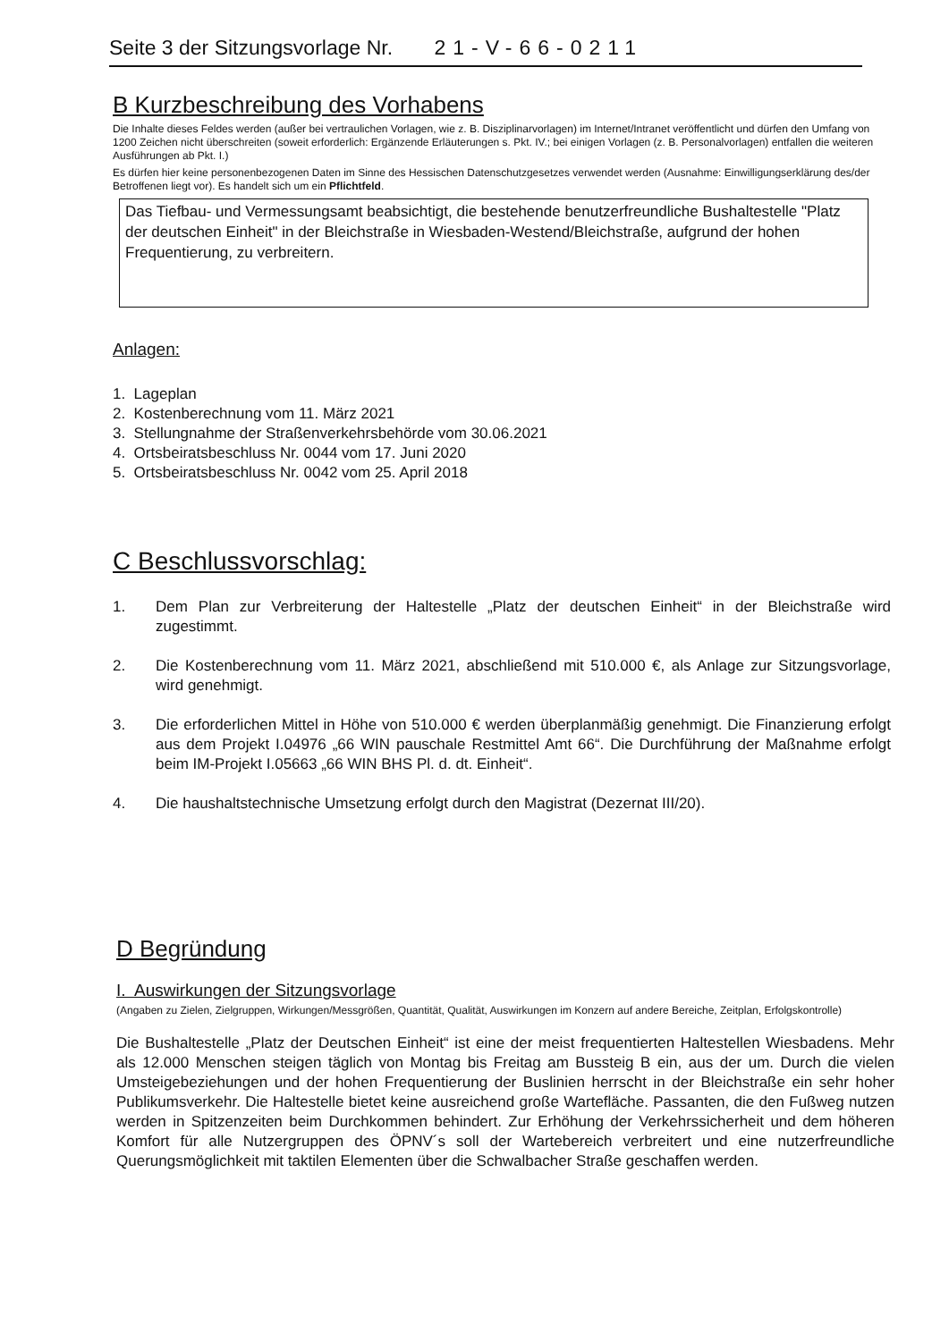Seite 3 der Sitzungsvorlage Nr. 21-V-66-0211
B Kurzbeschreibung des Vorhabens
Die Inhalte dieses Feldes werden (außer bei vertraulichen Vorlagen, wie z. B. Disziplinarvorlagen) im Internet/Intranet veröffentlicht und dürfen den Umfang von 1200 Zeichen nicht überschreiten (soweit erforderlich: Ergänzende Erläuterungen s. Pkt. IV.; bei einigen Vorlagen (z. B. Personalvorlagen) entfallen die weiteren Ausführungen ab Pkt. I.)
Es dürfen hier keine personenbezogenen Daten im Sinne des Hessischen Datenschutzgesetzes verwendet werden (Ausnahme: Einwilligungserklärung des/der Betroffenen liegt vor). Es handelt sich um ein Pflichtfeld.
Das Tiefbau- und Vermessungsamt beabsichtigt, die bestehende benutzerfreundliche Bushaltestelle "Platz der deutschen Einheit" in der Bleichstraße in Wiesbaden-Westend/Bleichstraße, aufgrund der hohen Frequentierung, zu verbreitern.
Anlagen:
1. Lageplan
2. Kostenberechnung vom 11. März 2021
3. Stellungnahme der Straßenverkehrsbehörde vom 30.06.2021
4. Ortsbeiratsbeschluss Nr. 0044 vom 17. Juni 2020
5. Ortsbeiratsbeschluss Nr. 0042 vom 25. April 2018
C Beschlussvorschlag:
1. Dem Plan zur Verbreiterung der Haltestelle „Platz der deutschen Einheit“ in der Bleichstraße wird zugestimmt.
2. Die Kostenberechnung vom 11. März 2021, abschließend mit 510.000 €, als Anlage zur Sitzungsvorlage, wird genehmigt.
3. Die erforderlichen Mittel in Höhe von 510.000 € werden überplanmäßig genehmigt. Die Finanzierung erfolgt aus dem Projekt I.04976 „66 WIN pauschale Restmittel Amt 66“. Die Durchführung der Maßnahme erfolgt beim IM-Projekt I.05663 „66 WIN BHS Pl. d. dt. Einheit“.
4. Die haushaltstechnische Umsetzung erfolgt durch den Magistrat (Dezernat III/20).
D Begründung
I. Auswirkungen der Sitzungsvorlage
(Angaben zu Zielen, Zielgruppen, Wirkungen/Messgrößen, Quantität, Qualität, Auswirkungen im Konzern auf andere Bereiche, Zeitplan, Erfolgskontrolle)
Die Bushaltestelle „Platz der Deutschen Einheit“ ist eine der meist frequentierten Haltestellen Wiesbadens. Mehr als 12.000 Menschen steigen täglich von Montag bis Freitag am Bussteig B ein, aus der um. Durch die vielen Umsteigebeziehungen und der hohen Frequentierung der Buslinien herrscht in der Bleichstraße ein sehr hoher Publikumsverkehr. Die Haltestelle bietet keine ausreichend große Wartefläche. Passanten, die den Fußweg nutzen werden in Spitzenzeiten beim Durchkommen behindert. Zur Erhöhung der Verkehrssicherheit und dem höheren Komfort für alle Nutzergruppen des ÖPNV´s soll der Wartebereich verbreitert und eine nutzerfreundliche Querungsmöglichkeit mit taktilen Elementen über die Schwalbacher Straße geschaffen werden.